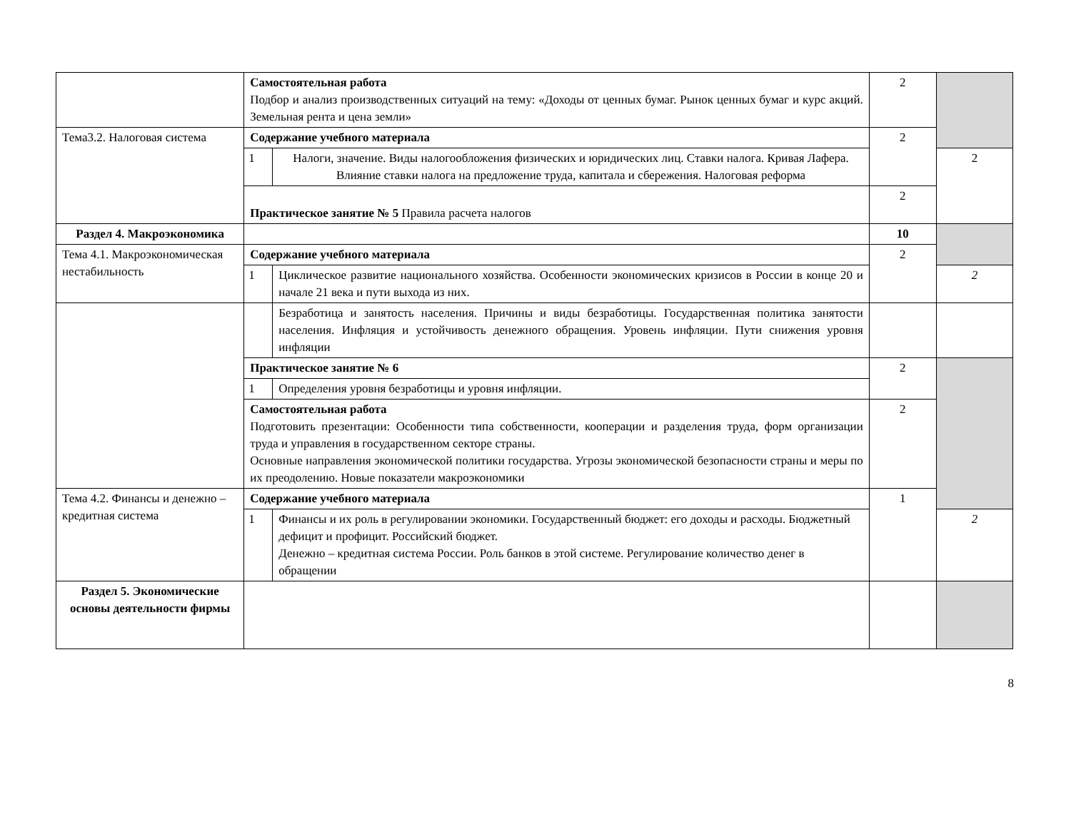| | Самостоятельная работа Подбор и анализ производственных ситуаций на тему: «Доходы от ценных бумаг. Рынок ценных бумаг и курс акций. Земельная рента и цена земли» | | 2 | |
| Тема3.2. Налоговая система | Содержание учебного материала | | 2 | |
| | 1 | Налоги, значение. Виды налогообложения физических и юридических лиц. Ставки налога. Кривая Лафера. Влияние ставки налога на предложение труда, капитала и сбережения. Налоговая реформа | | 2 |
| | Практическое занятие № 5 Правила расчета налогов | | 2 | |
| Раздел 4. Макроэкономика | | | 10 | |
| Тема 4.1. Макроэкономическая нестабильность | Содержание учебного материала | | 2 | |
| | 1 | Циклическое развитие национального хозяйства. Особенности экономических кризисов в России в конце 20 и начале 21 века и пути выхода из них. | | 2 |
| | | Безработица и занятость населения. Причины и виды безработицы. Государственная политика занятости населения. Инфляция и устойчивость денежного обращения. Уровень инфляции. Пути снижения уровня инфляции | | |
| | Практическое занятие № 6 | | 2 | |
| | 1 | Определения уровня безработицы и уровня инфляции. | | |
| | Самостоятельная работа Подготовить презентации: Особенности типа собственности, кооперации и разделения труда, форм организации труда и управления в государственном секторе страны. Основные направления экономической политики государства. Угрозы экономической безопасности страны и меры по их преодолению. Новые показатели макроэкономики | | 2 | |
| Тема 4.2. Финансы и денежно – кредитная система | Содержание учебного материала | | 1 | |
| | 1 | Финансы и их роль в регулировании экономики. Государственный бюджет: его доходы и расходы. Бюджетный дефицит и профицит. Российский бюджет. Денежно – кредитная система России. Роль банков в этой системе. Регулирование количество денег в обращении | | 2 |
| Раздел 5. Экономические основы деятельности фирмы | | | | |
8